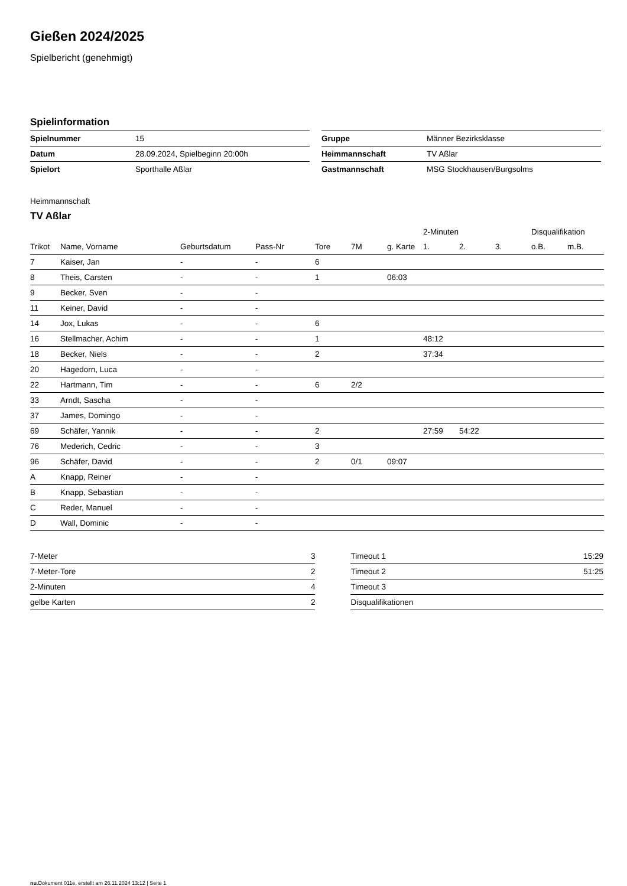Gießen 2024/2025
Spielbericht (genehmigt)
Spielinformation
| Spielnummer | 15 |
| Datum | 28.09.2024, Spielbeginn 20:00h |
| Spielort | Sporthalle Aßlar |
| Gruppe | Männer Bezirksklasse |
| Heimmannschaft | TV Aßlar |
| Gastmannschaft | MSG Stockhausen/Burgsolms |
Heimmannschaft
TV Aßlar
| | | | | | | | 2-Minuten | | | Disqualifikation | |
| --- | --- | --- | --- | --- | --- | --- | --- | --- | --- | --- | --- |
| Trikot | Name, Vorname | Geburtsdatum | Pass-Nr | Tore | 7M | g. Karte | 1. | 2. | 3. | o.B. | m.B. |
| 7 | Kaiser, Jan | - | - | 6 | | | | | | | |
| 8 | Theis, Carsten | - | - | 1 | | 06:03 | | | | | |
| 9 | Becker, Sven | - | - | | | | | | | | |
| 11 | Keiner, David | - | - | | | | | | | | |
| 14 | Jox, Lukas | - | - | 6 | | | | | | | |
| 16 | Stellmacher, Achim | - | - | 1 | | | 48:12 | | | | |
| 18 | Becker, Niels | - | - | 2 | | | 37:34 | | | | |
| 20 | Hagedorn, Luca | - | - | | | | | | | | |
| 22 | Hartmann, Tim | - | - | 6 | 2/2 | | | | | | |
| 33 | Arndt, Sascha | - | - | | | | | | | | |
| 37 | James, Domingo | - | - | | | | | | | | |
| 69 | Schäfer, Yannik | - | - | 2 | | | 27:59 | 54:22 | | | |
| 76 | Mederich, Cedric | - | - | 3 | | | | | | | |
| 96 | Schäfer, David | - | - | 2 | 0/1 | 09:07 | | | | | |
| A | Knapp, Reiner | - | - | | | | | | | | |
| B | Knapp, Sebastian | - | - | | | | | | | | |
| C | Reder, Manuel | - | - | | | | | | | | |
| D | Wall, Dominic | - | - | | | | | | | | |
| 7-Meter | 3 |
| 7-Meter-Tore | 2 |
| 2-Minuten | 4 |
| gelbe Karten | 2 |
| Timeout 1 | 15:29 |
| Timeout 2 | 51:25 |
| Timeout 3 | |
| Disqualifikationen | |
nu.Dokument 011e, erstellt am 26.11.2024 13:12 | Seite 1